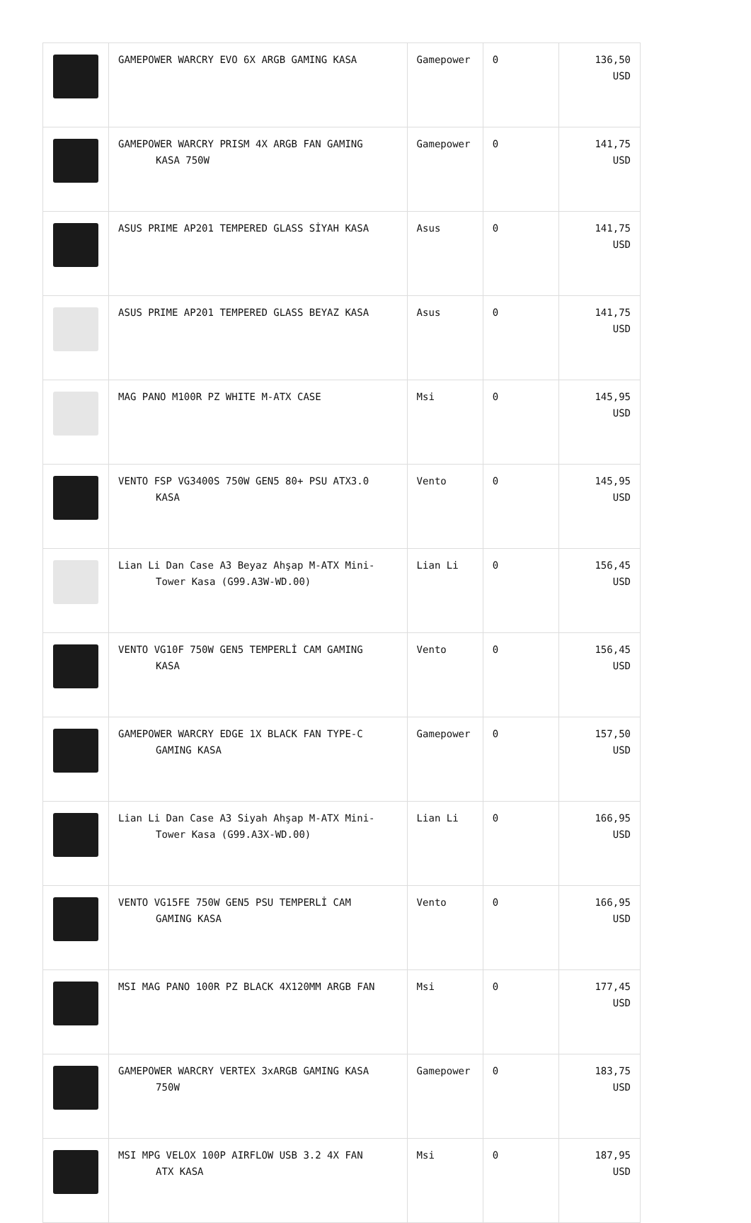| | GAMEPOWER WARCRY EVO 6X ARGB GAMING KASA | Gamepower | 0 | 136,50 USD |
| | GAMEPOWER WARCRY PRISM 4X ARGB FAN GAMING KASA 750W | Gamepower | 0 | 141,75 USD |
| | ASUS PRIME AP201 TEMPERED GLASS SİYAH KASA | Asus | 0 | 141,75 USD |
| | ASUS PRIME AP201 TEMPERED GLASS BEYAZ KASA | Asus | 0 | 141,75 USD |
| | MAG PANO M100R PZ WHITE M-ATX CASE | Msi | 0 | 145,95 USD |
| | VENTO FSP VG3400S 750W GEN5 80+ PSU ATX3.0 KASA | Vento | 0 | 145,95 USD |
| | Lian Li Dan Case A3 Beyaz Ahşap M-ATX Mini- Tower Kasa (G99.A3W-WD.00) | Lian Li | 0 | 156,45 USD |
| | VENTO VG10F 750W GEN5 TEMPERLİ CAM GAMING KASA | Vento | 0 | 156,45 USD |
| | GAMEPOWER WARCRY EDGE 1X BLACK FAN TYPE-C GAMING KASA | Gamepower | 0 | 157,50 USD |
| | Lian Li Dan Case A3 Siyah Ahşap M-ATX Mini- Tower Kasa (G99.A3X-WD.00) | Lian Li | 0 | 166,95 USD |
| | VENTO VG15FE 750W GEN5 PSU TEMPERLİ CAM GAMING KASA | Vento | 0 | 166,95 USD |
| | MSI MAG PANO 100R PZ BLACK 4X120MM ARGB FAN | Msi | 0 | 177,45 USD |
| | GAMEPOWER WARCRY VERTEX 3xARGB GAMING KASA 750W | Gamepower | 0 | 183,75 USD |
| | MSI MPG VELOX 100P AIRFLOW USB 3.2 4X FAN ATX KASA | Msi | 0 | 187,95 USD |